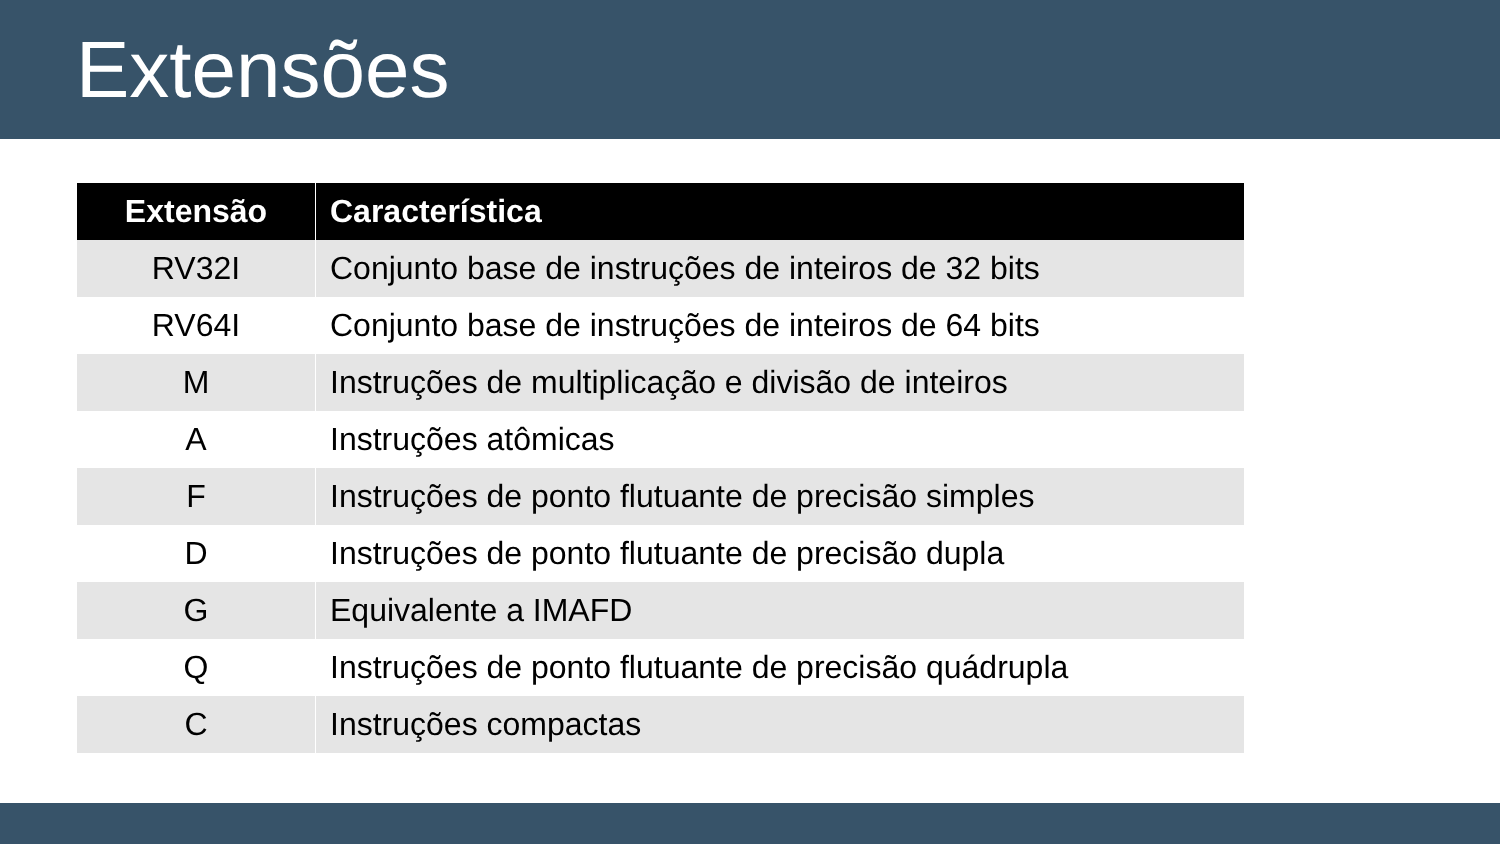Extensões
| Extensão | Característica |
| --- | --- |
| RV32I | Conjunto base de instruções de inteiros de 32 bits |
| RV64I | Conjunto base de instruções de inteiros de 64 bits |
| M | Instruções de multiplicação e divisão de inteiros |
| A | Instruções atômicas |
| F | Instruções de ponto flutuante de precisão simples |
| D | Instruções de ponto flutuante de precisão dupla |
| G | Equivalente a IMAFD |
| Q | Instruções de ponto flutuante de precisão quádrupla |
| C | Instruções compactas |